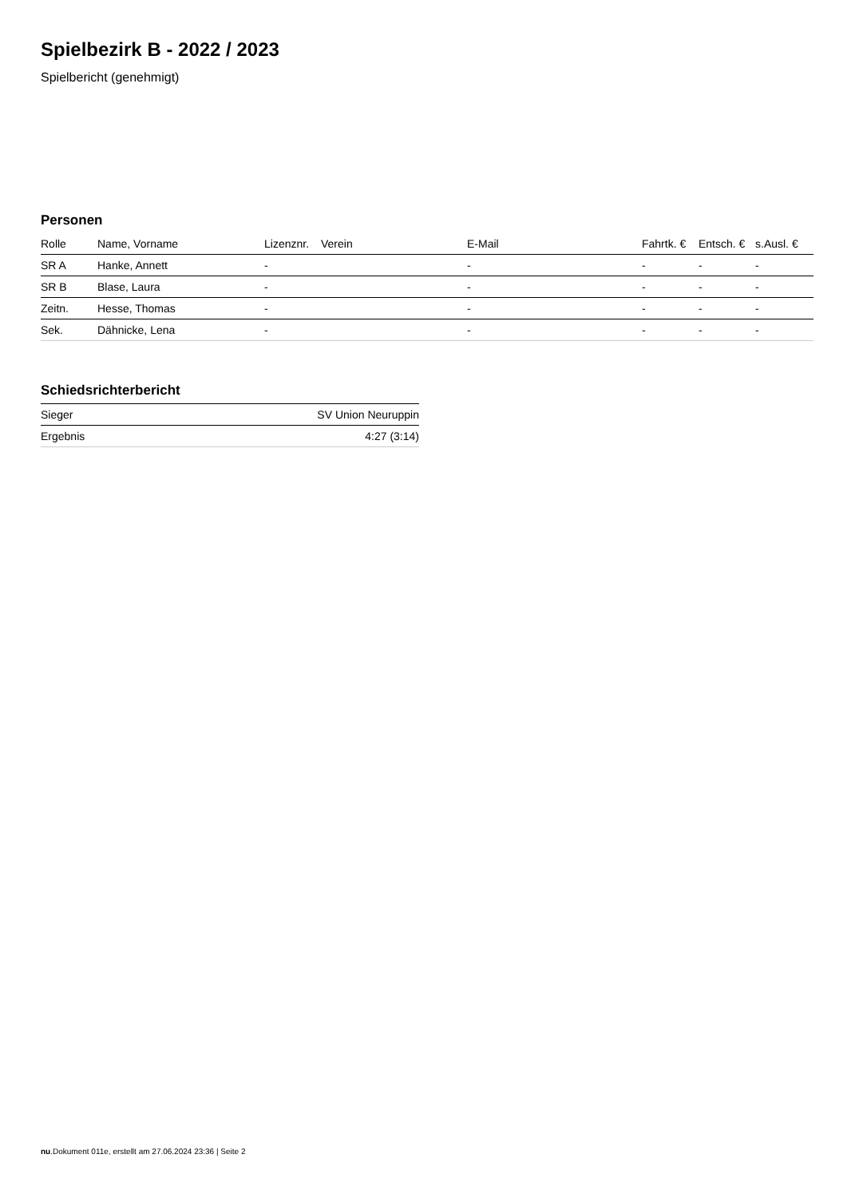Spielbezirk B - 2022 / 2023
Spielbericht (genehmigt)
Personen
| Rolle | Name, Vorname | Lizenznr. | Verein | E-Mail | Fahrtk. € | Entsch. € | s.Ausl. € |
| --- | --- | --- | --- | --- | --- | --- | --- |
| SR A | Hanke, Annett | - | | - | - | - | - |
| SR B | Blase, Laura | - | | - | - | - | - |
| Zeitn. | Hesse, Thomas | - | | - | - | - | - |
| Sek. | Dähnicke, Lena | - | | - | - | - | - |
Schiedsrichterbericht
| Sieger | SV Union Neuruppin |
| Ergebnis | 4:27 (3:14) |
nu.Dokument 011e, erstellt am 27.06.2024 23:36 | Seite 2